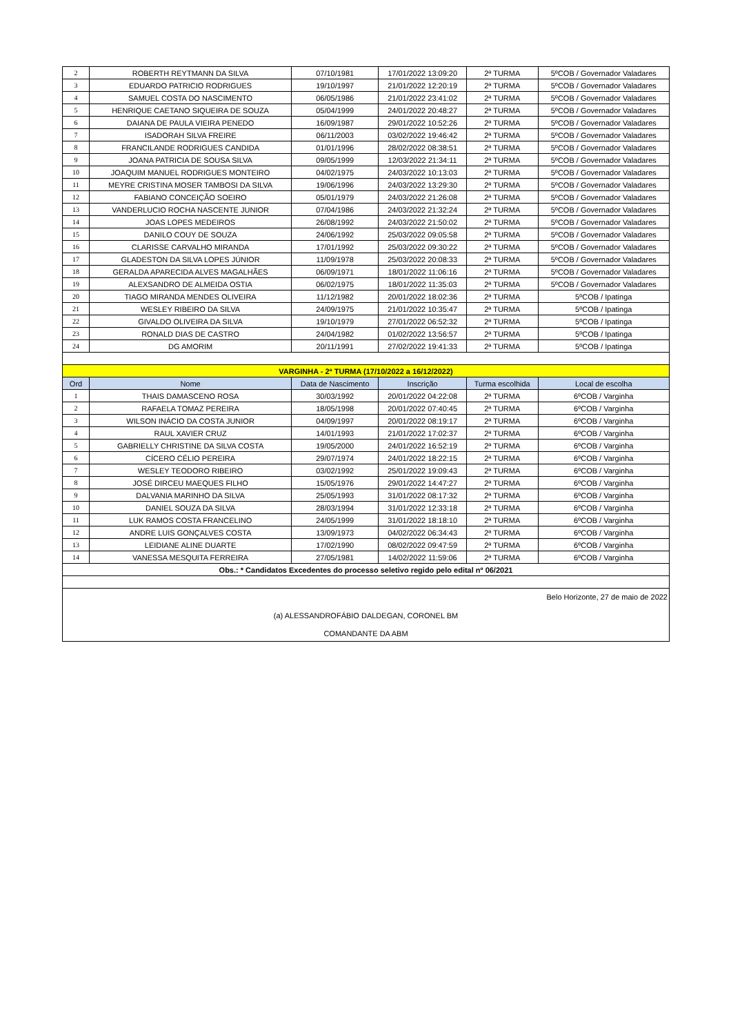| 2 | ROBERTH REYTMANN DA SILVA | 07/10/1981 | 17/01/2022 13:09:20 | 2ª TURMA | 5ºCOB / Governador Valadares |
| 3 | EDUARDO PATRICIO RODRIGUES | 19/10/1997 | 21/01/2022 12:20:19 | 2ª TURMA | 5ºCOB / Governador Valadares |
| 4 | SAMUEL COSTA DO NASCIMENTO | 06/05/1986 | 21/01/2022 23:41:02 | 2ª TURMA | 5ºCOB / Governador Valadares |
| 5 | HENRIQUE CAETANO SIQUEIRA DE SOUZA | 05/04/1999 | 24/01/2022 20:48:27 | 2ª TURMA | 5ºCOB / Governador Valadares |
| 6 | DAIANA DE PAULA VIEIRA PENEDO | 16/09/1987 | 29/01/2022 10:52:26 | 2ª TURMA | 5ºCOB / Governador Valadares |
| 7 | ISADORAH SILVA FREIRE | 06/11/2003 | 03/02/2022 19:46:42 | 2ª TURMA | 5ºCOB / Governador Valadares |
| 8 | FRANCILANDE RODRIGUES CANDIDA | 01/01/1996 | 28/02/2022 08:38:51 | 2ª TURMA | 5ºCOB / Governador Valadares |
| 9 | JOANA PATRICIA DE SOUSA SILVA | 09/05/1999 | 12/03/2022 21:34:11 | 2ª TURMA | 5ºCOB / Governador Valadares |
| 10 | JOAQUIM MANUEL RODRIGUES MONTEIRO | 04/02/1975 | 24/03/2022 10:13:03 | 2ª TURMA | 5ºCOB / Governador Valadares |
| 11 | MEYRE CRISTINA MOSER TAMBOSI DA SILVA | 19/06/1996 | 24/03/2022 13:29:30 | 2ª TURMA | 5ºCOB / Governador Valadares |
| 12 | FABIANO CONCEIÇÃO SOEIRO | 05/01/1979 | 24/03/2022 21:26:08 | 2ª TURMA | 5ºCOB / Governador Valadares |
| 13 | VANDERLUCIO ROCHA NASCENTE JUNIOR | 07/04/1986 | 24/03/2022 21:32:24 | 2ª TURMA | 5ºCOB / Governador Valadares |
| 14 | JOAS LOPES MEDEIROS | 26/08/1992 | 24/03/2022 21:50:02 | 2ª TURMA | 5ºCOB / Governador Valadares |
| 15 | DANILO COUY DE SOUZA | 24/06/1992 | 25/03/2022 09:05:58 | 2ª TURMA | 5ºCOB / Governador Valadares |
| 16 | CLARISSE CARVALHO MIRANDA | 17/01/1992 | 25/03/2022 09:30:22 | 2ª TURMA | 5ºCOB / Governador Valadares |
| 17 | GLADESTON DA SILVA LOPES JÚNIOR | 11/09/1978 | 25/03/2022 20:08:33 | 2ª TURMA | 5ºCOB / Governador Valadares |
| 18 | GERALDA APARECIDA ALVES MAGALHÃES | 06/09/1971 | 18/01/2022 11:06:16 | 2ª TURMA | 5ºCOB / Governador Valadares |
| 19 | ALEXSANDRO DE ALMEIDA OSTIA | 06/02/1975 | 18/01/2022 11:35:03 | 2ª TURMA | 5ºCOB / Governador Valadares |
| 20 | TIAGO MIRANDA MENDES OLIVEIRA | 11/12/1982 | 20/01/2022 18:02:36 | 2ª TURMA | 5ºCOB / Ipatinga |
| 21 | WESLEY RIBEIRO DA SILVA | 24/09/1975 | 21/01/2022 10:35:47 | 2ª TURMA | 5ºCOB / Ipatinga |
| 22 | GIVALDO OLIVEIRA DA SILVA | 19/10/1979 | 27/01/2022 06:52:32 | 2ª TURMA | 5ºCOB / Ipatinga |
| 23 | RONALD DIAS DE CASTRO | 24/04/1982 | 01/02/2022 13:56:57 | 2ª TURMA | 5ºCOB / Ipatinga |
| 24 | DG AMORIM | 20/11/1991 | 27/02/2022 19:41:33 | 2ª TURMA | 5ºCOB / Ipatinga |
| VARGINHA - 2ª TURMA (17/10/2022 a 16/12/2022) | | | | | |
| Ord | Nome | Data de Nascimento | Inscrição | Turma escolhida | Local de escolha |
| 1 | THAIS DAMASCENO ROSA | 30/03/1992 | 20/01/2022 04:22:08 | 2ª TURMA | 6ºCOB / Varginha |
| 2 | RAFAELA TOMAZ PEREIRA | 18/05/1998 | 20/01/2022 07:40:45 | 2ª TURMA | 6ºCOB / Varginha |
| 3 | WILSON INÁCIO DA COSTA JUNIOR | 04/09/1997 | 20/01/2022 08:19:17 | 2ª TURMA | 6ºCOB / Varginha |
| 4 | RAUL XAVIER CRUZ | 14/01/1993 | 21/01/2022 17:02:37 | 2ª TURMA | 6ºCOB / Varginha |
| 5 | GABRIELLY CHRISTINE DA SILVA COSTA | 19/05/2000 | 24/01/2022 16:52:19 | 2ª TURMA | 6ºCOB / Varginha |
| 6 | CÍCERO CÉLIO PEREIRA | 29/07/1974 | 24/01/2022 18:22:15 | 2ª TURMA | 6ºCOB / Varginha |
| 7 | WESLEY TEODORO RIBEIRO | 03/02/1992 | 25/01/2022 19:09:43 | 2ª TURMA | 6ºCOB / Varginha |
| 8 | JOSÉ DIRCEU MAEQUES FILHO | 15/05/1976 | 29/01/2022 14:47:27 | 2ª TURMA | 6ºCOB / Varginha |
| 9 | DALVANIA MARINHO DA SILVA | 25/05/1993 | 31/01/2022 08:17:32 | 2ª TURMA | 6ºCOB / Varginha |
| 10 | DANIEL SOUZA DA SILVA | 28/03/1994 | 31/01/2022 12:33:18 | 2ª TURMA | 6ºCOB / Varginha |
| 11 | LUK RAMOS COSTA FRANCELINO | 24/05/1999 | 31/01/2022 18:18:10 | 2ª TURMA | 6ºCOB / Varginha |
| 12 | ANDRE LUIS GONÇALVES COSTA | 13/09/1973 | 04/02/2022 06:34:43 | 2ª TURMA | 6ºCOB / Varginha |
| 13 | LEIDIANE ALINE DUARTE | 17/02/1990 | 08/02/2022 09:47:59 | 2ª TURMA | 6ºCOB / Varginha |
| 14 | VANESSA MESQUITA FERREIRA | 27/05/1981 | 14/02/2022 11:59:06 | 2ª TURMA | 6ºCOB / Varginha |
| Obs.: * Candidatos Excedentes do processo seletivo regido pelo edital nº 06/2021 | | | | | |
| Belo Horizonte, 27 de maio de 2022 | | | | | |
| (a) ALESSANDROFÁBIO DALDEGAN, CORONEL BM | | | | | |
| COMANDANTE DA ABM | | | | | |